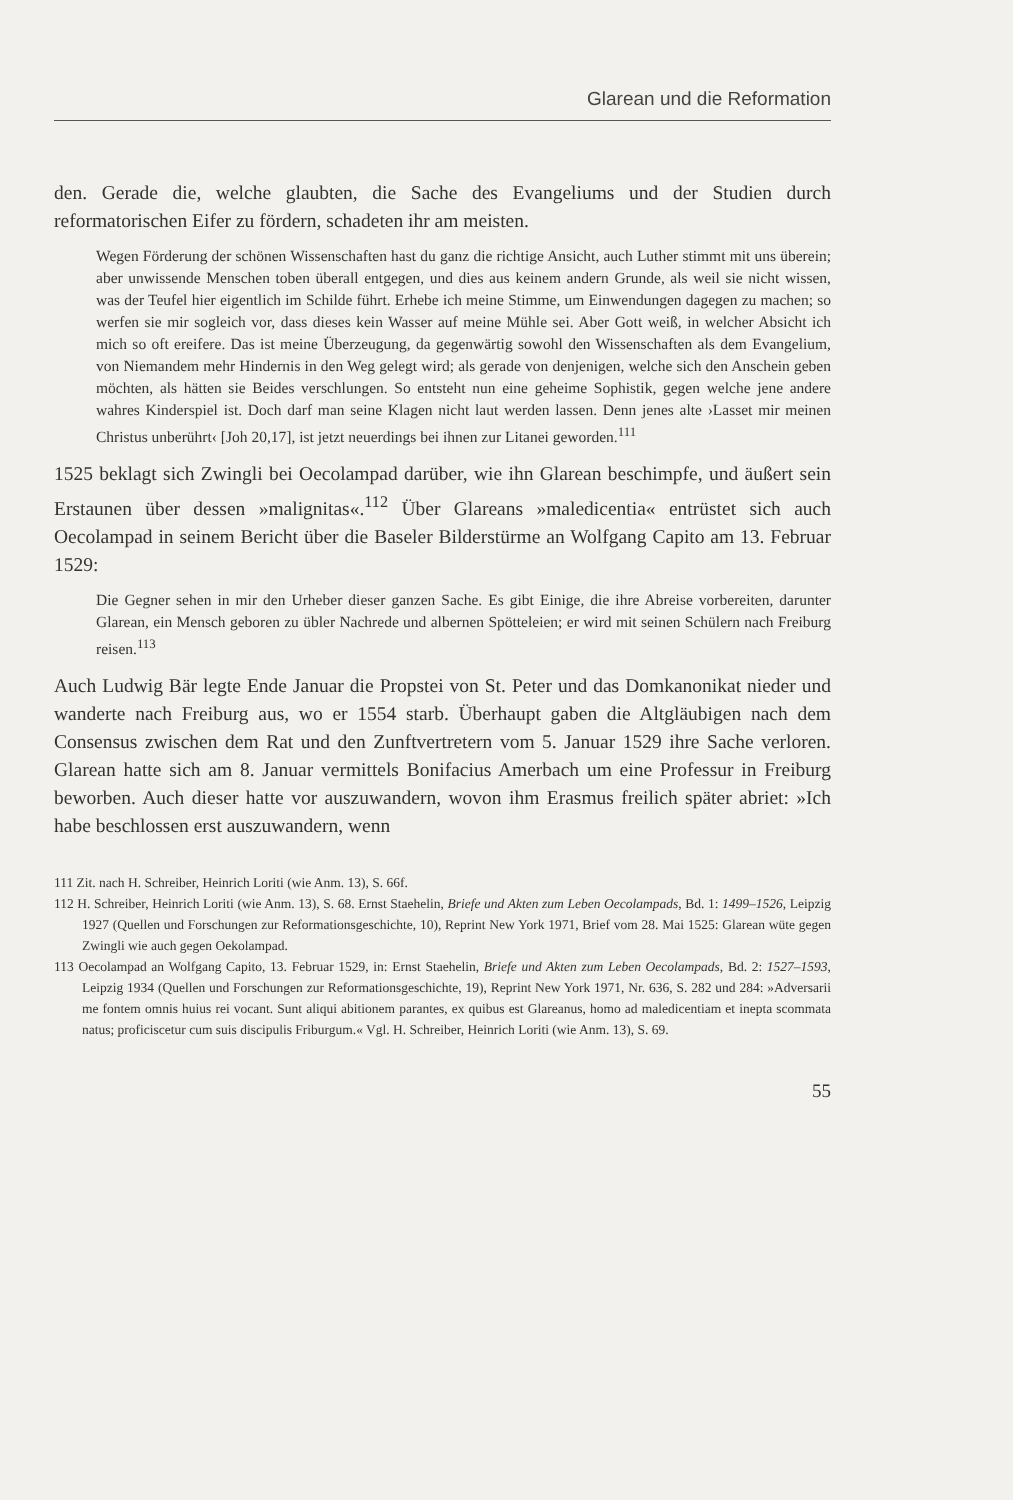Glarean und die Reformation
den. Gerade die, welche glaubten, die Sache des Evangeliums und der Studien durch reformatorischen Eifer zu fördern, schadeten ihr am meisten.
Wegen Förderung der schönen Wissenschaften hast du ganz die richtige Ansicht, auch Luther stimmt mit uns überein; aber unwissende Menschen toben überall entgegen, und dies aus keinem andern Grunde, als weil sie nicht wissen, was der Teufel hier eigentlich im Schilde führt. Erhebe ich meine Stimme, um Einwendungen dagegen zu machen; so werfen sie mir sogleich vor, dass dieses kein Wasser auf meine Mühle sei. Aber Gott weiß, in welcher Absicht ich mich so oft ereifere. Das ist meine Überzeugung, da gegenwärtig sowohl den Wissenschaften als dem Evangelium, von Niemandem mehr Hindernis in den Weg gelegt wird; als gerade von denjenigen, welche sich den Anschein geben möchten, als hätten sie Beides verschlungen. So entsteht nun eine geheime Sophistik, gegen welche jene andere wahres Kinderspiel ist. Doch darf man seine Klagen nicht laut werden lassen. Denn jenes alte ›Lasset mir meinen Christus unberührt‹ [Joh 20,17], ist jetzt neuerdings bei ihnen zur Litanei geworden.<sup>111</sup>
1525 beklagt sich Zwingli bei Oecolampad darüber, wie ihn Glarean beschimpfe, und äußert sein Erstaunen über dessen »malignitas«.<sup>112</sup> Über Glareans »maledicentia« entrüstet sich auch Oecolampad in seinem Bericht über die Baseler Bilderstürme an Wolfgang Capito am 13. Februar 1529:
Die Gegner sehen in mir den Urheber dieser ganzen Sache. Es gibt Einige, die ihre Abreise vorbereiten, darunter Glarean, ein Mensch geboren zu übler Nachrede und albernen Spötteleien; er wird mit seinen Schülern nach Freiburg reisen.<sup>113</sup>
Auch Ludwig Bär legte Ende Januar die Propstei von St. Peter und das Domkanonikat nieder und wanderte nach Freiburg aus, wo er 1554 starb. Überhaupt gaben die Altgläubigen nach dem Consensus zwischen dem Rat und den Zunftvertretern vom 5. Januar 1529 ihre Sache verloren. Glarean hatte sich am 8. Januar vermittels Bonifacius Amerbach um eine Professur in Freiburg beworben. Auch dieser hatte vor auszuwandern, wovon ihm Erasmus freilich später abriet: »Ich habe beschlossen erst auszuwandern, wenn
111 Zit. nach H. Schreiber, Heinrich Loriti (wie Anm. 13), S. 66f.
112 H. Schreiber, Heinrich Loriti (wie Anm. 13), S. 68. Ernst Staehelin, Briefe und Akten zum Leben Oecolampads, Bd. 1: 1499–1526, Leipzig 1927 (Quellen und Forschungen zur Reformationsgeschichte, 10), Reprint New York 1971, Brief vom 28. Mai 1525: Glarean wüte gegen Zwingli wie auch gegen Oekolampad.
113 Oecolampad an Wolfgang Capito, 13. Februar 1529, in: Ernst Staehelin, Briefe und Akten zum Leben Oecolampads, Bd. 2: 1527–1593, Leipzig 1934 (Quellen und Forschungen zur Reformationsgeschichte, 19), Reprint New York 1971, Nr. 636, S. 282 und 284: »Adversarii me fontem omnis huius rei vocant. Sunt aliqui abitionem parantes, ex quibus est Glareanus, homo ad maledicentiam et inepta scommata natus; proficiscetur cum suis discipulis Friburgum.« Vgl. H. Schreiber, Heinrich Loriti (wie Anm. 13), S. 69.
55